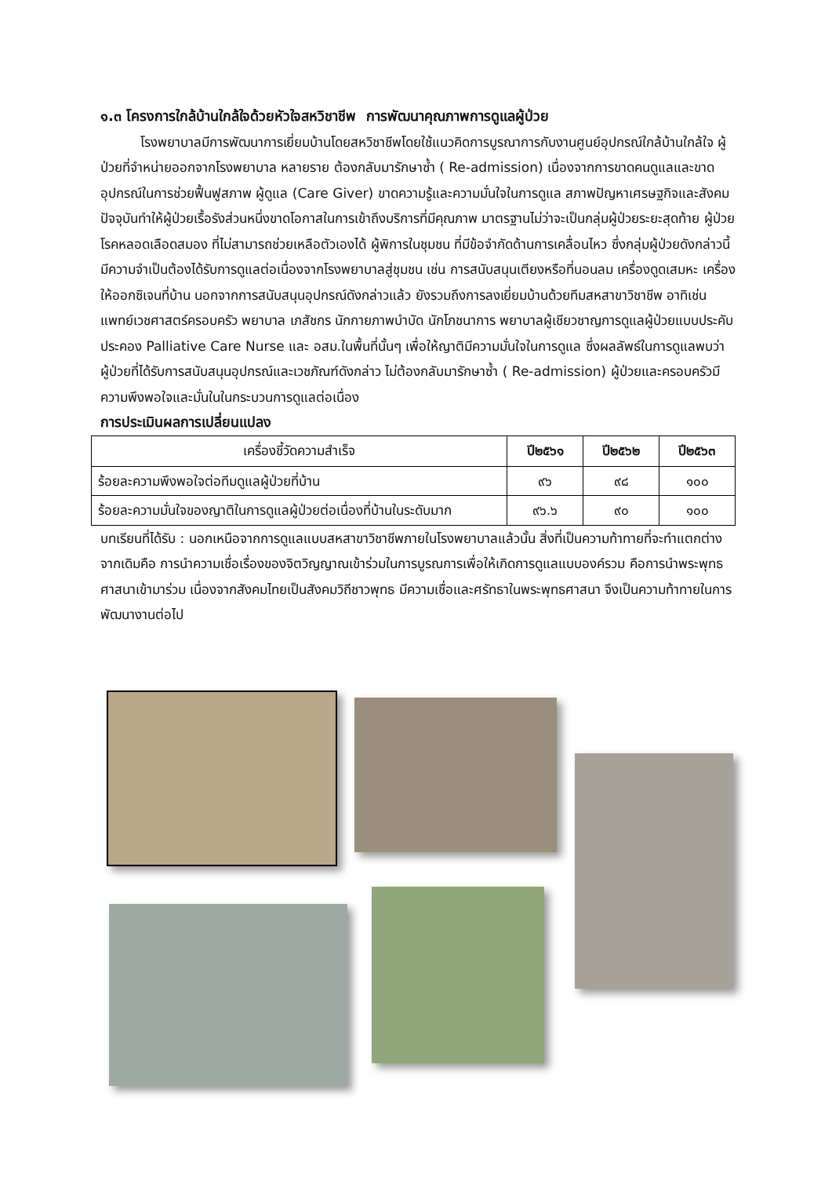๑.๓ โครงการใกล้บ้านใกล้ใจด้วยหัวใจสหวิชาชีพ การพัฒนาคุณภาพการดูแลผู้ป่วย
   โรงพยาบาลมีการพัฒนาการเยี่ยมบ้านโดยสหวิชาชีพโดยใช้แนวคิดการบูรณาการกับงานศูนย์อุปกรณ์ใกล้บ้านใกล้ใจ ผู้ป่วยที่จำหน่ายออกจากโรงพยาบาล หลายราย ต้องกลับมารักษาซ้ำ ( Re-admission) เนื่องจากการขาดคนดูแลและขาดอุปกรณ์ในการช่วยฟื้นฟูสภาพ ผู้ดูแล (Care Giver) ขาดความรู้และความมั่นใจในการดูแล สภาพปัญหาเศรษฐกิจและสังคมปัจจุบันทำให้ผู้ป่วยเรื้อรังส่วนหนึ่งขาดโอกาสในการเข้าถึงบริการที่มีคุณภาพ มาตรฐานไม่ว่าจะเป็นกลุ่มผู้ป่วยระยะสุดท้าย ผู้ป่วยโรคหลอดเลือดสมอง ที่ไม่สามารถช่วยเหลือตัวเองได้ ผู้พิการในชุมชน ที่มีข้อจำกัดด้านการเคลื่อนไหว ซึ่งกลุ่มผู้ป่วยดังกล่าวนี้มีความจำเป็นต้องได้รับการดูแลต่อเนื่องจากโรงพยาบาลสู่ชุมชน เช่น การสนับสนุนเตียงหรือที่นอนลม เครื่องดูดเสมหะ เครื่องให้ออกซิเจนที่บ้าน นอกจากการสนับสนุนอุปกรณ์ดังกล่าวแล้ว ยังรวมถึงการลงเยี่ยมบ้านด้วยทีมสหสาขาวิชาชีพ อาทิเช่น แพทย์เวชศาสตร์ครอบครัว พยาบาล เภสัชกร นักกายภาพบำบัด นักโภชนาการ พยาบาลผู้เชียวชาญการดูแลผู้ป่วยแบบประคับประคอง Palliative Care Nurse และ อสม.ในพื้นที่นั้นๆ เพื่อให้ญาติมีความมั่นใจในการดูแล ซึ่งผลลัพธ์ในการดูแลพบว่า ผู้ป่วยที่ได้รับการสนับสนุนอุปกรณ์และเวชภัณฑ์ดังกล่าว ไม่ต้องกลับมารักษาซ้ำ ( Re-admission) ผู้ป่วยและครอบครัวมีความพึงพอใจและมั่นในในกระบวนการดูแลต่อเนื่อง
การประเมินผลการเปลี่ยนแปลง
| เครื่องชี้วัดความสำเร็จ | ปี๒๕๖๑ | ปี๒๕๖๒ | ปี๒๕๖๓ |
| --- | --- | --- | --- |
| ร้อยละความพึงพอใจต่อทีมดูแลผู้ป่วยที่บ้าน | ๙๖ | ๙๘ | ๑๐๐ |
| ร้อยละความมั่นใจของญาติในการดูแลผู้ป่วยต่อเนื่องที่บ้านในระดับมาก | ๙๖.๖ | ๙๐ | ๑๐๐ |
บทเรียนที่ได้รับ : นอกเหนือจากการดูแลแบบสหสาขาวิชาชีพภายในโรงพยาบาลแล้วนั้น สิ่งที่เป็นความท้าทายที่จะทำแตกต่างจากเดิมคือ การนำความเชื่อเรื่องของจิตวิญญาณเข้าร่วมในการบูรณการเพื่อให้เกิดการดูแลแบบองค์รวม คือการนำพระพุทธศาสนาเข้ามาร่วม เนื่องจากสังคมไทยเป็นสังคมวิถีชาวพุทธ มีความเชื่อและศรัทธาในพระพุทธศาสนา จึงเป็นความท้าทายในการพัฒนางานต่อไป